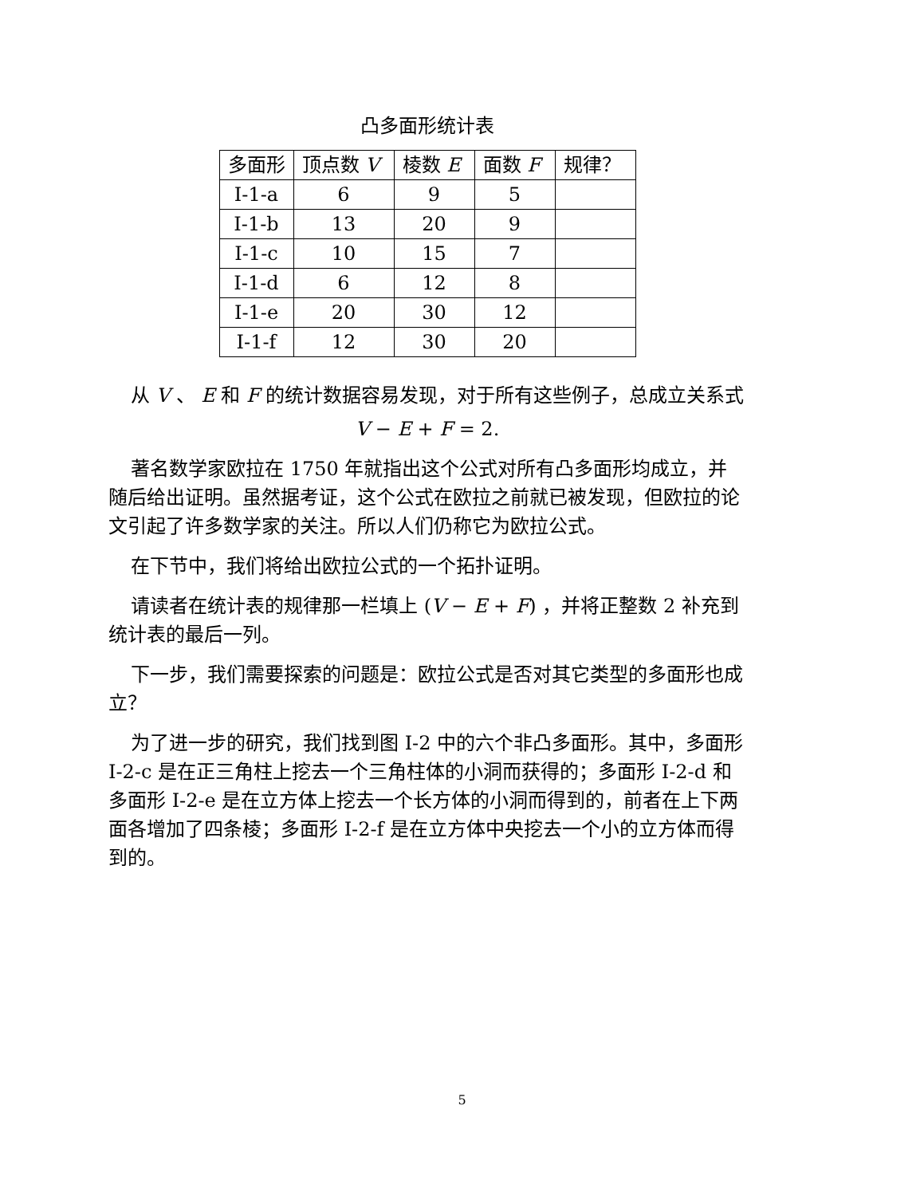凸多面形统计表
| 多面形 | 顶点数 V | 棱数 E | 面数 F | 规律？ |
| --- | --- | --- | --- | --- |
| I-1-a | 6 | 9 | 5 | |
| I-1-b | 13 | 20 | 9 | |
| I-1-c | 10 | 15 | 7 | |
| I-1-d | 6 | 12 | 8 | |
| I-1-e | 20 | 30 | 12 | |
| I-1-f | 12 | 30 | 20 | |
从 V 、 E 和 F 的统计数据容易发现，对于所有这些例子，总成立关系式
V − E + F = 2.
著名数学家欧拉在 1750 年就指出这个公式对所有凸多面形均成立，并随后给出证明。虽然据考证，这个公式在欧拉之前就已被发现，但欧拉的论文引起了许多数学家的关注。所以人们仍称它为欧拉公式。
在下节中，我们将给出欧拉公式的一个拓扑证明。
请读者在统计表的规律那一栏填上 (V − E + F) ，并将正整数 2 补充到统计表的最后一列。
下一步，我们需要探索的问题是：欧拉公式是否对其它类型的多面形也成立？
为了进一步的研究，我们找到图 I-2 中的六个非凸多面形。其中，多面形 I-2-c 是在正三角柱上挖去一个三角柱体的小洞而获得的；多面形 I-2-d 和多面形 I-2-e 是在立方体上挖去一个长方体的小洞而得到的，前者在上下两面各增加了四条棱；多面形 I-2-f 是在立方体中央挖去一个小的立方体而得到的。
5